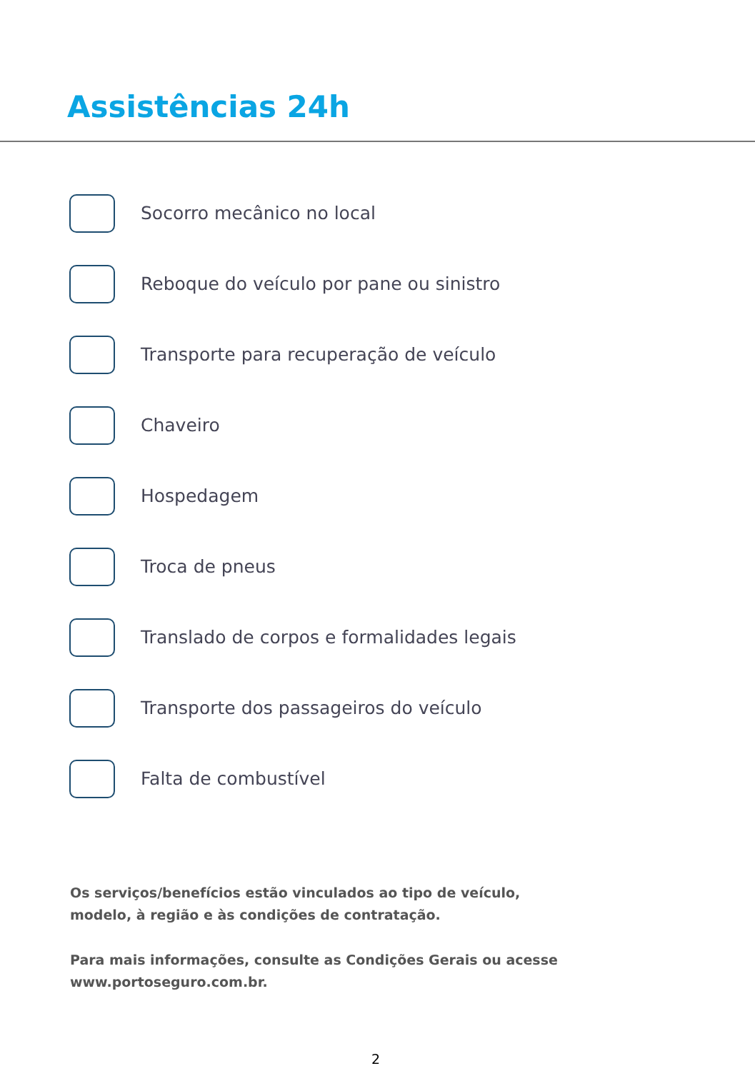Assistências 24h
Socorro mecânico no local
Reboque do veículo por pane ou sinistro
Transporte para recuperação de veículo
Chaveiro
Hospedagem
Troca de pneus
Translado de corpos e formalidades legais
Transporte dos passageiros do veículo
Falta de combustível
Os serviços/benefícios estão vinculados ao tipo de veículo, modelo, à região e às condições de contratação.
Para mais informações, consulte as Condições Gerais ou acesse www.portoseguro.com.br.
2